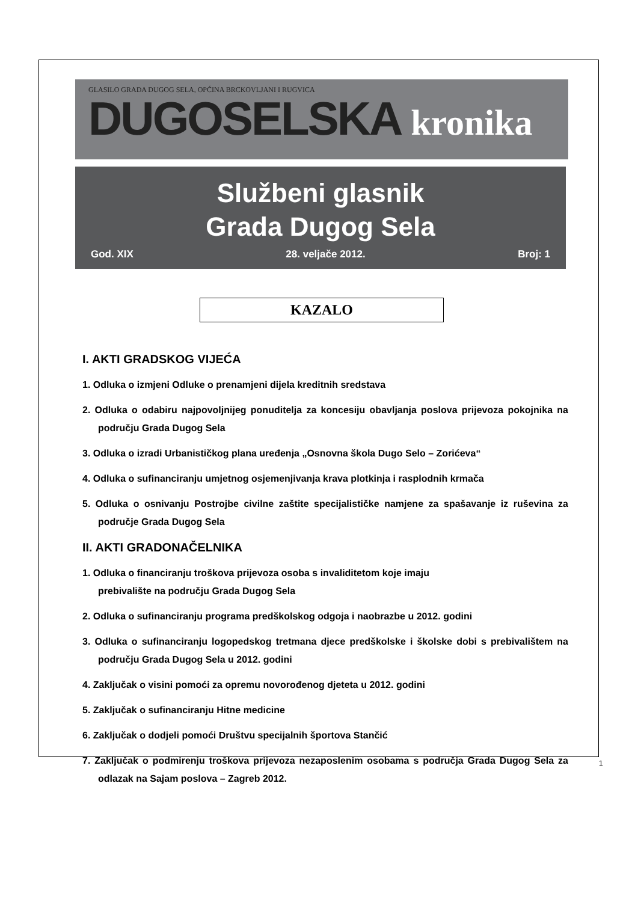GLASILO GRADA DUGOG SELA, OPĆINA BRCKOVLJANI I RUGVICA
DUGOSELSKA kronika
Službeni glasnik
Grada Dugog Sela
God. XIX 28. veljače 2012. Broj: 1
KAZALO
I. AKTI GRADSKOG VIJEĆA
1. Odluka o izmjeni Odluke o prenamjeni dijela kreditnih sredstava
2. Odluka o odabiru najpovoljnijeg ponuditelja za koncesiju obavljanja poslova prijevoza pokojnika na području Grada Dugog Sela
3. Odluka o izradi Urbanističkog plana uređenja „Osnovna škola Dugo Selo – Zorićeva“
4. Odluka o sufinanciranju umjetnog osjemenjivanja krava plotkinja i rasplodnih krmača
5. Odluka o osnivanju Postrojbe civilne zaštite specijalističke namjene za spašavanje iz ruševina za područje Grada Dugog Sela
II. AKTI GRADONAČELNIKA
1. Odluka o financiranju troškova prijevoza osoba s invaliditetom koje imaju
prebivalište na području Grada Dugog Sela
2. Odluka o sufinanciranju programa predškolskog odgoja i naobrazbe u 2012. godini
3. Odluka o sufinanciranju logopedskog tretmana djece predškolske i školske dobi s prebivalištem na području Grada Dugog Sela u 2012. godini
4. Zaključak o visini pomoći za opremu novorođenog djeteta u 2012. godini
5. Zaključak o sufinanciranju Hitne medicine
6. Zaključak o dodjeli pomoći Društvu specijalnih športova Stančić
7. Zaključak o podmirenju troškova prijevoza nezaposlenim osobama s područja Grada Dugog Sela za odlazak na Sajam poslova – Zagreb 2012.
1